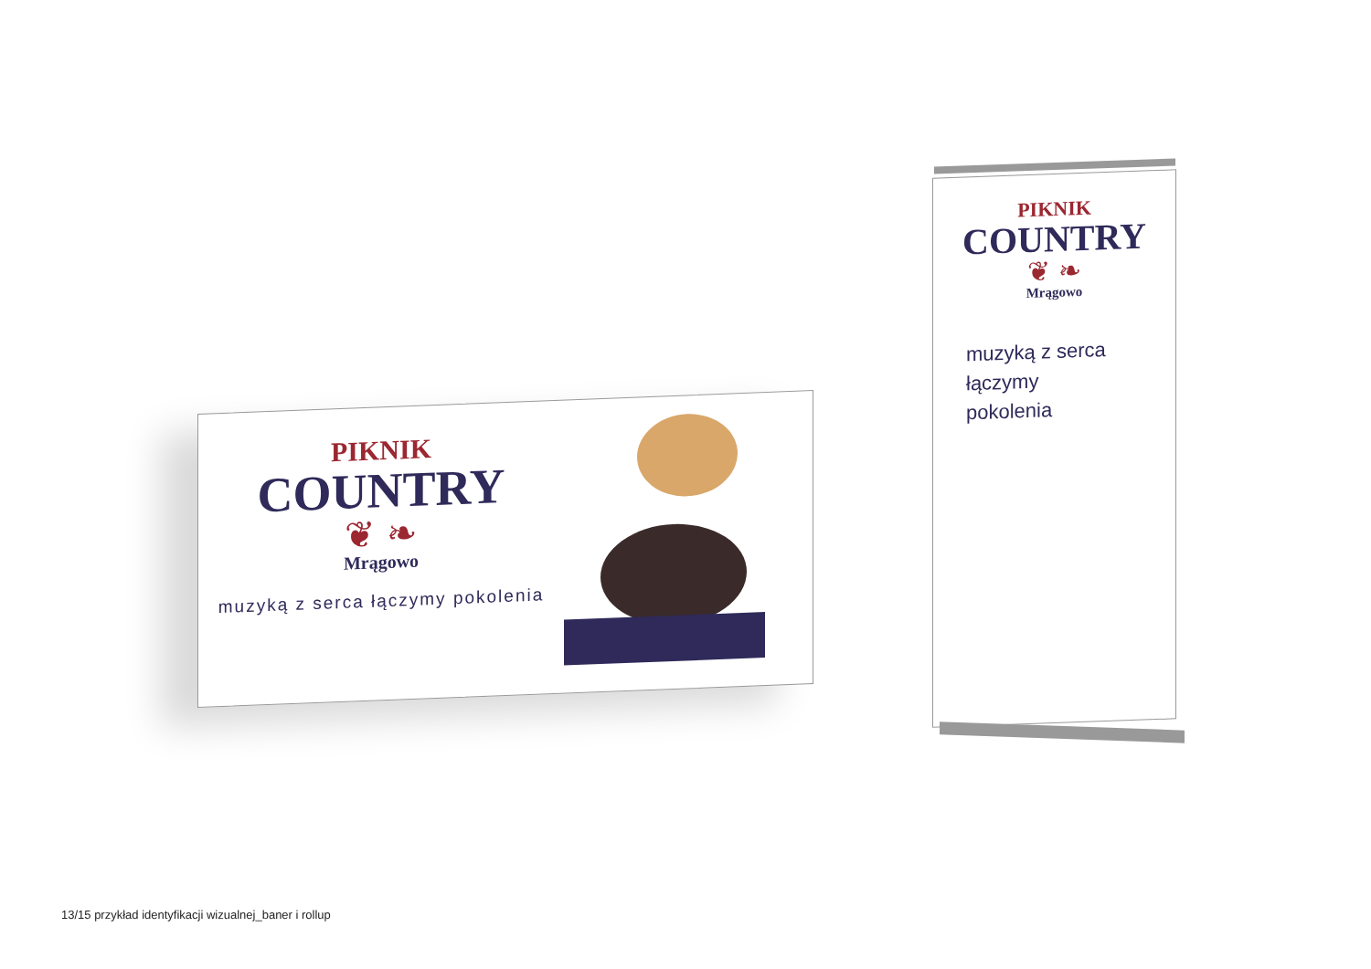PIKNIK
COUNTRY
❦ ❧
Mrągowo
muzyką z serca łączymy pokolenia
PIKNIK
COUNTRY
❦ ❧
Mrągowo
muzyką z serca
łączymy
pokolenia
13/15 przykład identyfikacji wizualnej_baner i rollup